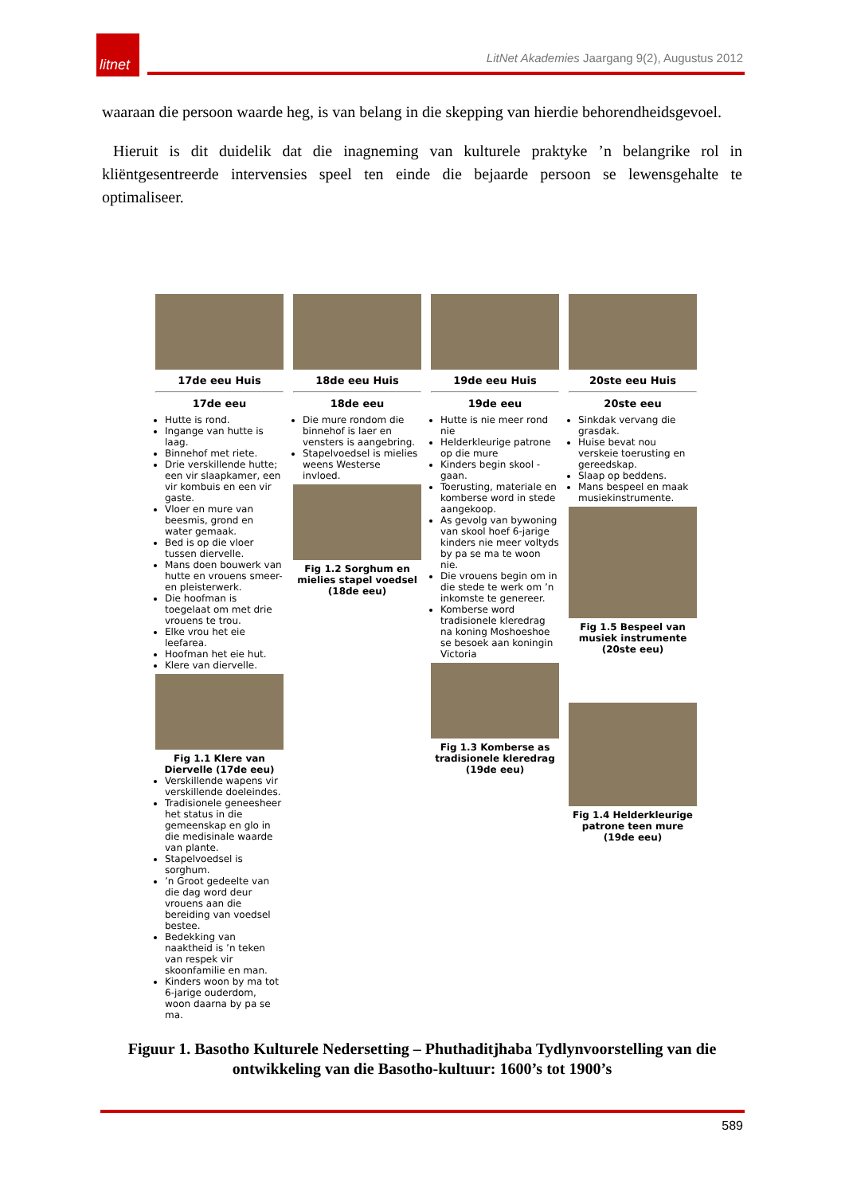litnet
LitNet Akademies Jaargang 9(2), Augustus 2012
waaraan die persoon waarde heg, is van belang in die skepping van hierdie behorendheidsgevoel.
Hieruit is dit duidelik dat die inagneming van kulturele praktyke ’n belangrike rol in kliëntgesentreerde intervensies speel ten einde die bejaarde persoon se lewensgehalte te optimaliseer.
17de eeu Huis
17de eeu
Hutte is rond.
Ingange van hutte is laag.
Binnehof met riete.
Drie verskillende hutte; een vir slaapkamer, een vir kombuis en een vir gaste.
Vloer en mure van beesmis, grond en water gemaak.
Bed is op die vloer tussen diervelle.
Mans doen bouwerk van hutte en vrouens smeer- en pleisterwerk.
Die hoofman is toegelaat om met drie vrouens te trou.
Elke vrou het eie leefarea.
Hoofman het eie hut.
Klere van diervelle.
Fig 1.1 Klere van Diervelle (17de eeu)
Verskillende wapens vir verskillende doeleindes.
Tradisionele geneesheer het status in die gemeenskap en glo in die medisinale waarde van plante.
Stapelvoedsel is sorghum.
’n Groot gedeelte van die dag word deur vrouens aan die bereiding van voedsel bestee.
Bedekking van naaktheid is ’n teken van respek vir skoonfamilie en man.
Kinders woon by ma tot 6-jarige ouderdom, woon daarna by pa se ma.
18de eeu Huis
18de eeu
Die mure rondom die binnehof is laer en vensters is aangebring.
Stapelvoedsel is mielies weens Westerse invloed.
Fig 1.2 Sorghum en mielies stapel voedsel (18de eeu)
19de eeu Huis
19de eeu
Hutte is nie meer rond nie
Helderkleurige patrone op die mure
Kinders begin skool -gaan.
Toerusting, materiale en komberse word in stede aangekoop.
As gevolg van bywoning van skool hoef 6-jarige kinders nie meer voltyds by pa se ma te woon nie.
Die vrouens begin om in die stede te werk om ’n inkomste te genereer.
Komberse word tradisionele kleredrag na koning Moshoeshoe se besoek aan koningin Victoria
Fig 1.3 Komberse as tradisionele kleredrag (19de eeu)
20ste eeu Huis
20ste eeu
Sinkdak vervang die grasdak.
Huise bevat nou verskeie toerusting en gereedskap.
Slaap op beddens.
Mans bespeel en maak musiekinstrumente.
Fig 1.5 Bespeel van musiek instrumente (20ste eeu)
Fig 1.4 Helderkleurige patrone teen mure (19de eeu)
Figuur 1. Basotho Kulturele Nedersetting – Phuthaditjhaba Tydlynvoorstelling van die ontwikkeling van die Basotho-kultuur: 1600’s tot 1900’s
589